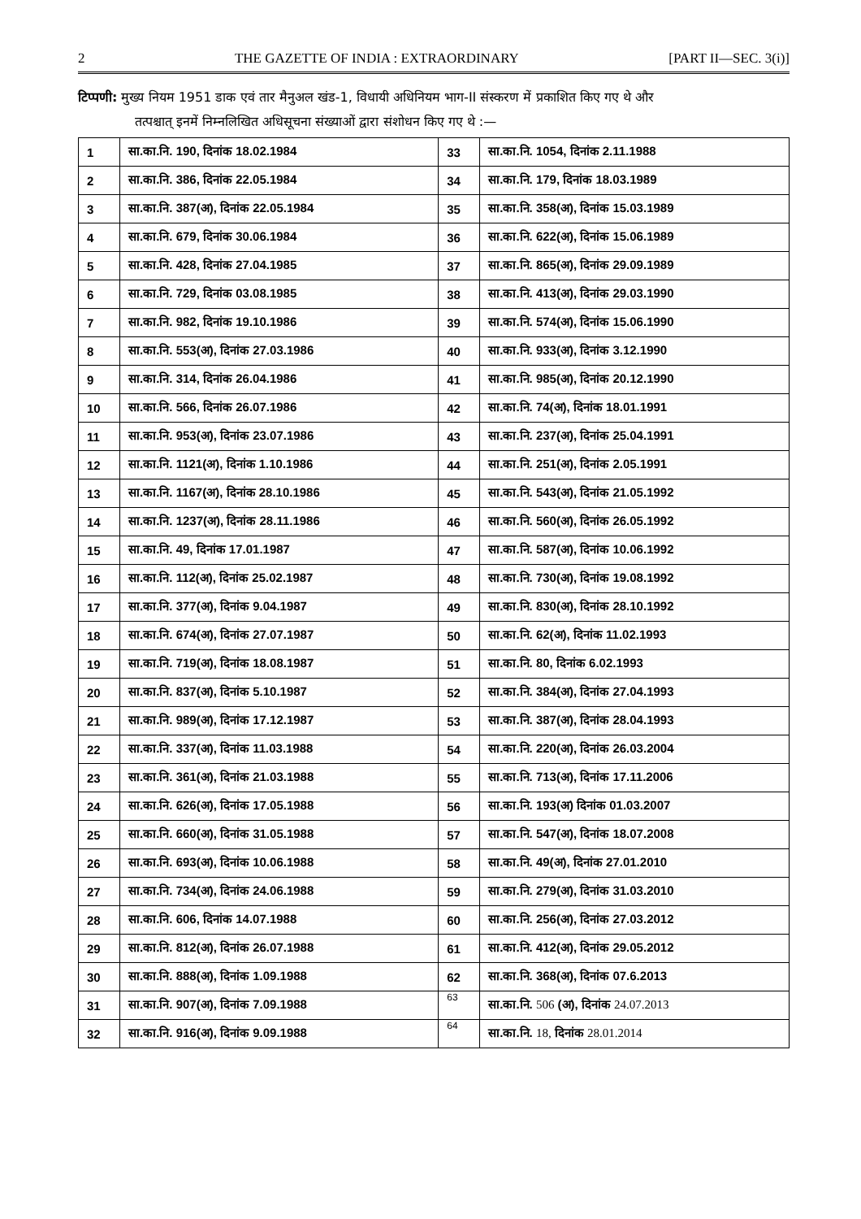2 THE GAZETTE OF INDIA : EXTRAORDINARY [PART II—SEC. 3(i)]
टिप्पणी: मुख्य नियम 1951 डाक एवं तार मैनुअल खंड-1, विधायी अधिनियम भाग-II संस्करण में प्रकाशित किए गए थे और
तत्पश्चात् इनमें निम्नलिखित अधिसूचना संख्याओं द्वारा संशोधन किए गए थे :—
| 1 | सा.का.नि. 190, दिनांक 18.02.1984 | 33 | सा.का.नि. 1054, दिनांक 2.11.1988 |
| 2 | सा.का.नि. 386, दिनांक 22.05.1984 | 34 | सा.का.नि. 179, दिनांक 18.03.1989 |
| 3 | सा.का.नि. 387(अ), दिनांक 22.05.1984 | 35 | सा.का.नि. 358(अ), दिनांक 15.03.1989 |
| 4 | सा.का.नि. 679, दिनांक 30.06.1984 | 36 | सा.का.नि. 622(अ), दिनांक 15.06.1989 |
| 5 | सा.का.नि. 428, दिनांक 27.04.1985 | 37 | सा.का.नि. 865(अ), दिनांक 29.09.1989 |
| 6 | सा.का.नि. 729, दिनांक 03.08.1985 | 38 | सा.का.नि. 413(अ), दिनांक 29.03.1990 |
| 7 | सा.का.नि. 982, दिनांक 19.10.1986 | 39 | सा.का.नि. 574(अ), दिनांक 15.06.1990 |
| 8 | सा.का.नि. 553(अ), दिनांक 27.03.1986 | 40 | सा.का.नि. 933(अ), दिनांक 3.12.1990 |
| 9 | सा.का.नि. 314, दिनांक 26.04.1986 | 41 | सा.का.नि. 985(अ), दिनांक 20.12.1990 |
| 10 | सा.का.नि. 566, दिनांक 26.07.1986 | 42 | सा.का.नि. 74(अ), दिनांक 18.01.1991 |
| 11 | सा.का.नि. 953(अ), दिनांक 23.07.1986 | 43 | सा.का.नि. 237(अ), दिनांक 25.04.1991 |
| 12 | सा.का.नि. 1121(अ), दिनांक 1.10.1986 | 44 | सा.का.नि. 251(अ), दिनांक 2.05.1991 |
| 13 | सा.का.नि. 1167(अ), दिनांक 28.10.1986 | 45 | सा.का.नि. 543(अ), दिनांक 21.05.1992 |
| 14 | सा.का.नि. 1237(अ), दिनांक 28.11.1986 | 46 | सा.का.नि. 560(अ), दिनांक 26.05.1992 |
| 15 | सा.का.नि. 49, दिनांक 17.01.1987 | 47 | सा.का.नि. 587(अ), दिनांक 10.06.1992 |
| 16 | सा.का.नि. 112(अ), दिनांक 25.02.1987 | 48 | सा.का.नि. 730(अ), दिनांक 19.08.1992 |
| 17 | सा.का.नि. 377(अ), दिनांक 9.04.1987 | 49 | सा.का.नि. 830(अ), दिनांक 28.10.1992 |
| 18 | सा.का.नि. 674(अ), दिनांक 27.07.1987 | 50 | सा.का.नि. 62(अ), दिनांक 11.02.1993 |
| 19 | सा.का.नि. 719(अ), दिनांक 18.08.1987 | 51 | सा.का.नि. 80, दिनांक 6.02.1993 |
| 20 | सा.का.नि. 837(अ), दिनांक 5.10.1987 | 52 | सा.का.नि. 384(अ), दिनांक 27.04.1993 |
| 21 | सा.का.नि. 989(अ), दिनांक 17.12.1987 | 53 | सा.का.नि. 387(अ), दिनांक 28.04.1993 |
| 22 | सा.का.नि. 337(अ), दिनांक 11.03.1988 | 54 | सा.का.नि. 220(अ), दिनांक 26.03.2004 |
| 23 | सा.का.नि. 361(अ), दिनांक 21.03.1988 | 55 | सा.का.नि. 713(अ), दिनांक 17.11.2006 |
| 24 | सा.का.नि. 626(अ), दिनांक 17.05.1988 | 56 | सा.का.नि. 193(अ) दिनांक 01.03.2007 |
| 25 | सा.का.नि. 660(अ), दिनांक 31.05.1988 | 57 | सा.का.नि. 547(अ), दिनांक 18.07.2008 |
| 26 | सा.का.नि. 693(अ), दिनांक 10.06.1988 | 58 | सा.का.नि. 49(अ), दिनांक 27.01.2010 |
| 27 | सा.का.नि. 734(अ), दिनांक 24.06.1988 | 59 | सा.का.नि. 279(अ), दिनांक 31.03.2010 |
| 28 | सा.का.नि. 606, दिनांक 14.07.1988 | 60 | सा.का.नि. 256(अ), दिनांक 27.03.2012 |
| 29 | सा.का.नि. 812(अ), दिनांक 26.07.1988 | 61 | सा.का.नि. 412(अ), दिनांक 29.05.2012 |
| 30 | सा.का.नि. 888(अ), दिनांक 1.09.1988 | 62 | सा.का.नि. 368(अ), दिनांक 07.6.2013 |
| 31 | सा.का.नि. 907(अ), दिनांक 7.09.1988 | 63 | सा.का.नि. 506 (अ), दिनांक 24.07.2013 |
| 32 | सा.का.नि. 916(अ), दिनांक 9.09.1988 | 64 | सा.का.नि. 18, दिनांक 28.01.2014 |